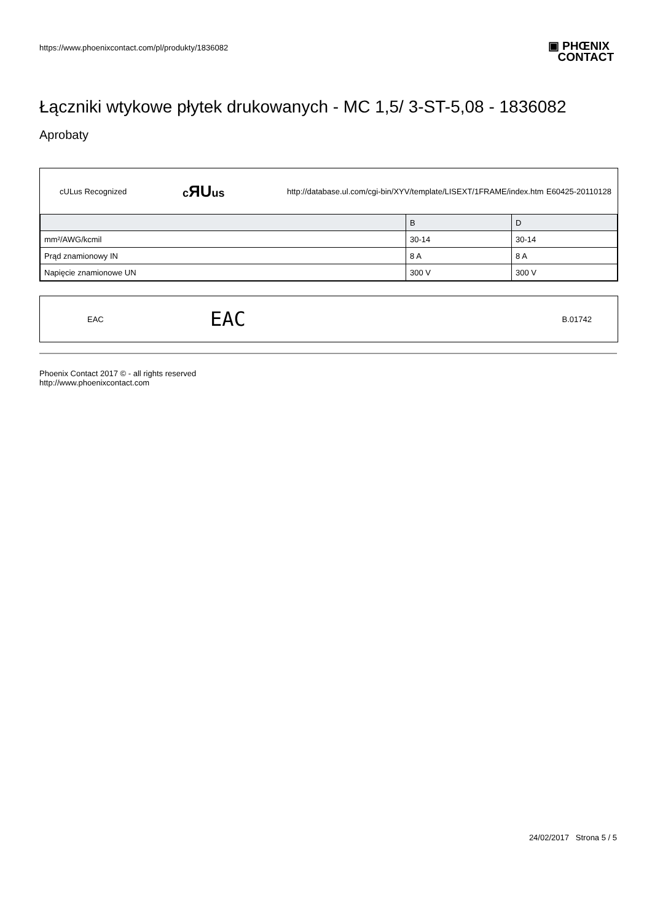https://www.phoenixcontact.com/pl/produkty/1836082
▣ PHŒNIX
CONTACT
Łączniki wtykowe płytek drukowanych - MC 1,5/ 3-ST-5,08 - 1836082
Aprobaty
cULus Recognized cЯUus http://database.ul.com/cgi-bin/XYV/template/LISEXT/1FRAME/index.htm E60425-20110128
| | B | D |
| --- | --- | --- |
| mm²/AWG/kcmil | 30-14 | 30-14 |
| Prąd znamionowy IN | 8 A | 8 A |
| Napięcie znamionowe UN | 300 V | 300 V |
EAC EAC B.01742
Phoenix Contact 2017 © - all rights reserved
http://www.phoenixcontact.com
24/02/2017 Strona 5 / 5